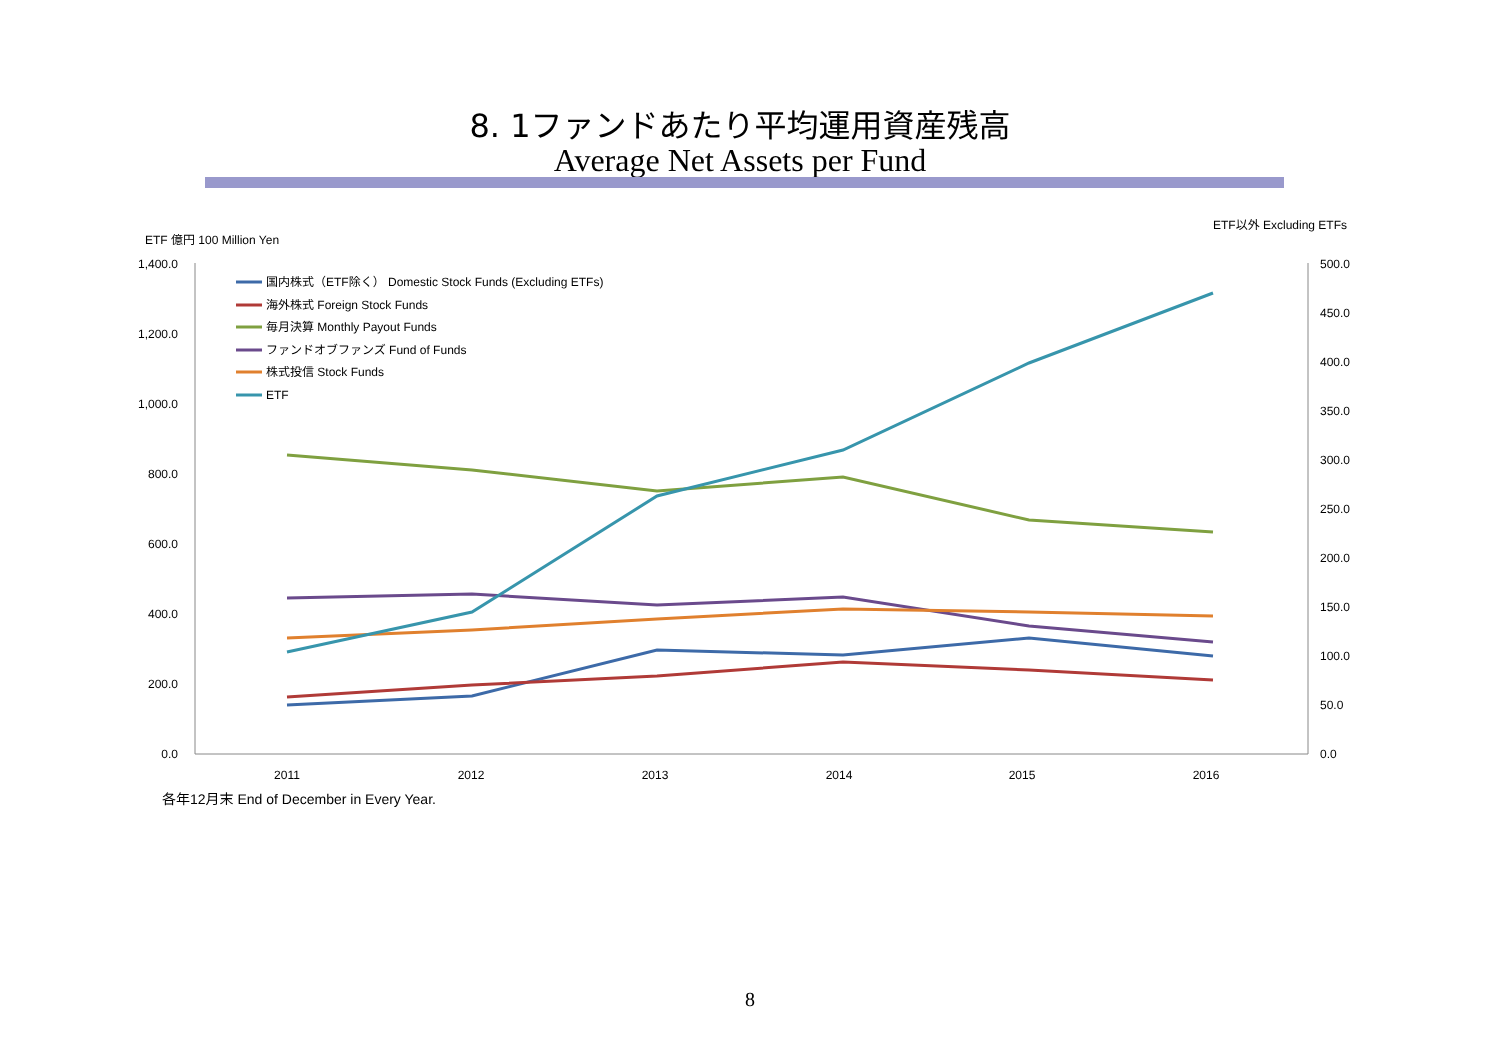8. 1ファンドあたり平均運用資産残高
Average Net Assets per Fund
ETF 億円 100 Million Yen
ETF以外 Excluding ETFs
1,400.0
1,200.0
1,000.0
800.0
600.0
400.0
200.0
0.0
500.0
450.0
400.0
350.0
300.0
250.0
200.0
150.0
100.0
50.0
0.0
2011
2012
2013
2014
2015
2016
各年12月末 End of December in Every Year.
国内株式（ETF除く） Domestic Stock Funds (Excluding ETFs)
海外株式 Foreign Stock Funds
毎月決算 Monthly Payout Funds
ファンドオブファンズ Fund of Funds
株式投信 Stock Funds
ETF
8